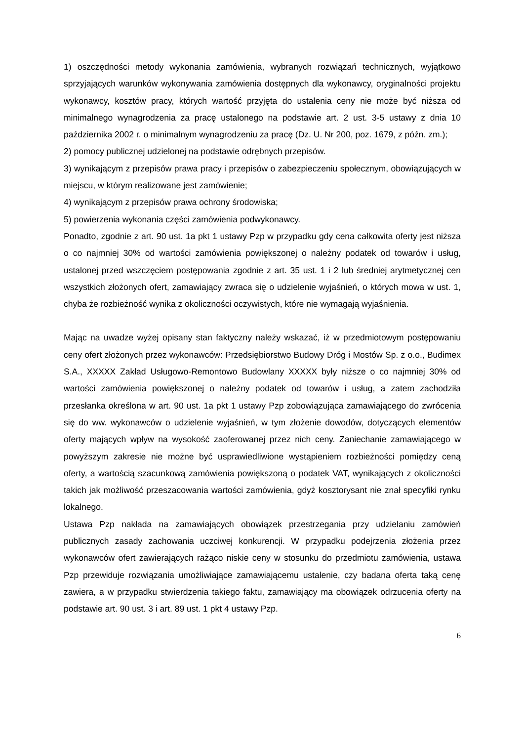1) oszczędności metody wykonania zamówienia, wybranych rozwiązań technicznych, wyjątkowo sprzyjających warunków wykonywania zamówienia dostępnych dla wykonawcy, oryginalności projektu wykonawcy, kosztów pracy, których wartość przyjęta do ustalenia ceny nie może być niższa od minimalnego wynagrodzenia za pracę ustalonego na podstawie art. 2 ust. 3-5 ustawy z dnia 10 października 2002 r. o minimalnym wynagrodzeniu za pracę (Dz. U. Nr 200, poz. 1679, z późn. zm.);
2) pomocy publicznej udzielonej na podstawie odrębnych przepisów.
3) wynikającym z przepisów prawa pracy i przepisów o zabezpieczeniu społecznym, obowiązujących w miejscu, w którym realizowane jest zamówienie;
4) wynikającym z przepisów prawa ochrony środowiska;
5) powierzenia wykonania części zamówienia podwykonawcy.
Ponadto, zgodnie z art. 90 ust. 1a pkt 1 ustawy Pzp w przypadku gdy cena całkowita oferty jest niższa o co najmniej 30% od wartości zamówienia powiększonej o należny podatek od towarów i usług, ustalonej przed wszczęciem postępowania zgodnie z art. 35 ust. 1 i 2 lub średniej arytmetycznej cen wszystkich złożonych ofert, zamawiający zwraca się o udzielenie wyjaśnień, o których mowa w ust. 1, chyba że rozbieżność wynika z okoliczności oczywistych, które nie wymagają wyjaśnienia.
Mając na uwadze wyżej opisany stan faktyczny należy wskazać, iż w przedmiotowym postępowaniu ceny ofert złożonych przez wykonawców: Przedsiębiorstwo Budowy Dróg i Mostów Sp. z o.o., Budimex S.A., XXXXX Zakład Usługowo-Remontowo Budowlany XXXXX były niższe o co najmniej 30% od wartości zamówienia powiększonej o należny podatek od towarów i usług, a zatem zachodziła przesłanka określona w art. 90 ust. 1a pkt 1 ustawy Pzp zobowiązująca zamawiającego do zwrócenia się do ww. wykonawców o udzielenie wyjaśnień, w tym złożenie dowodów, dotyczących elementów oferty mających wpływ na wysokość zaoferowanej przez nich ceny. Zaniechanie zamawiającego w powyższym zakresie nie możne być usprawiedliwione wystąpieniem rozbieżności pomiędzy ceną oferty, a wartością szacunkową zamówienia powiększoną o podatek VAT, wynikających z okoliczności takich jak możliwość przeszacowania wartości zamówienia, gdyż kosztorysant nie znał specyfiki rynku lokalnego.
Ustawa Pzp nakłada na zamawiających obowiązek przestrzegania przy udzielaniu zamówień publicznych zasady zachowania uczciwej konkurencji. W przypadku podejrzenia złożenia przez wykonawców ofert zawierających rażąco niskie ceny w stosunku do przedmiotu zamówienia, ustawa Pzp przewiduje rozwiązania umożliwiające zamawiającemu ustalenie, czy badana oferta taką cenę zawiera, a w przypadku stwierdzenia takiego faktu, zamawiający ma obowiązek odrzucenia oferty na podstawie art. 90 ust. 3 i art. 89 ust. 1 pkt 4 ustawy Pzp.
6